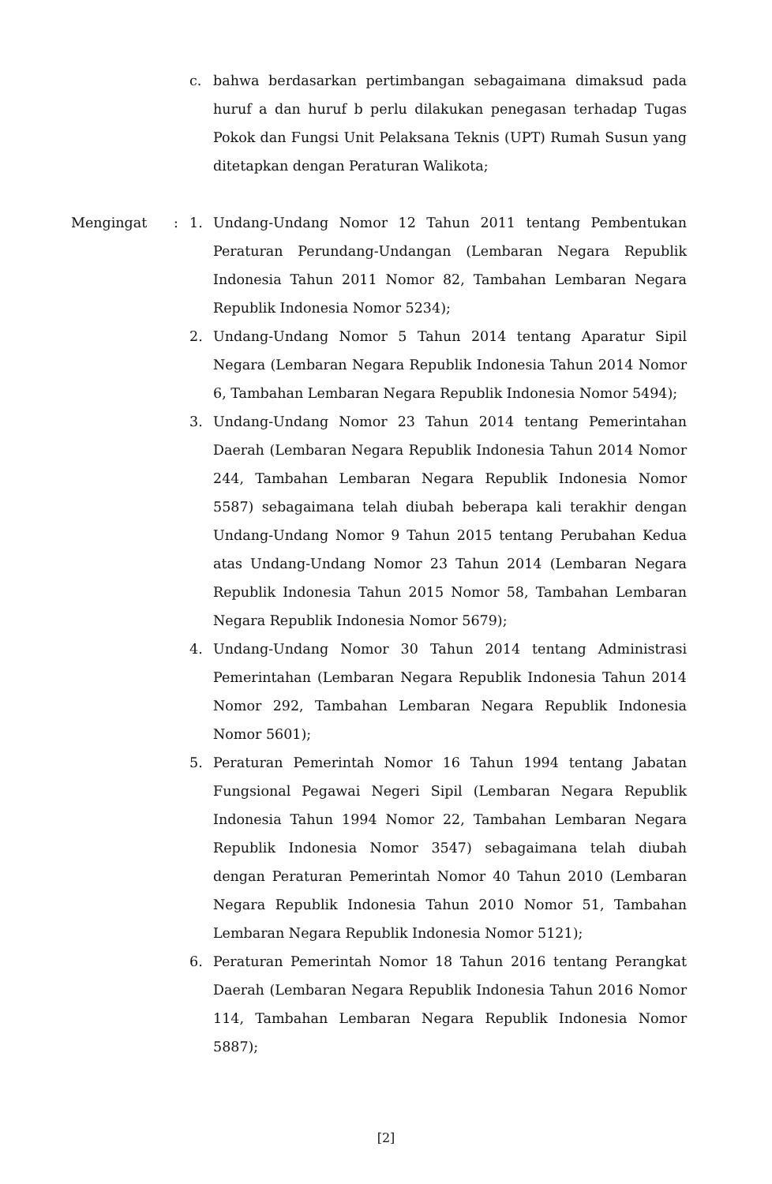c. bahwa berdasarkan pertimbangan sebagaimana dimaksud pada huruf a dan huruf b perlu dilakukan penegasan terhadap Tugas Pokok dan Fungsi Unit Pelaksana Teknis (UPT) Rumah Susun yang ditetapkan dengan Peraturan Walikota;
Mengingat : 1. Undang-Undang Nomor 12 Tahun 2011 tentang Pembentukan Peraturan Perundang-Undangan (Lembaran Negara Republik Indonesia Tahun 2011 Nomor 82, Tambahan Lembaran Negara Republik Indonesia Nomor 5234);
2. Undang-Undang Nomor 5 Tahun 2014 tentang Aparatur Sipil Negara (Lembaran Negara Republik Indonesia Tahun 2014 Nomor 6, Tambahan Lembaran Negara Republik Indonesia Nomor 5494);
3. Undang-Undang Nomor 23 Tahun 2014 tentang Pemerintahan Daerah (Lembaran Negara Republik Indonesia Tahun 2014 Nomor 244, Tambahan Lembaran Negara Republik Indonesia Nomor 5587) sebagaimana telah diubah beberapa kali terakhir dengan Undang-Undang Nomor 9 Tahun 2015 tentang Perubahan Kedua atas Undang-Undang Nomor 23 Tahun 2014 (Lembaran Negara Republik Indonesia Tahun 2015 Nomor 58, Tambahan Lembaran Negara Republik Indonesia Nomor 5679);
4. Undang-Undang Nomor 30 Tahun 2014 tentang Administrasi Pemerintahan (Lembaran Negara Republik Indonesia Tahun 2014 Nomor 292, Tambahan Lembaran Negara Republik Indonesia Nomor 5601);
5. Peraturan Pemerintah Nomor 16 Tahun 1994 tentang Jabatan Fungsional Pegawai Negeri Sipil (Lembaran Negara Republik Indonesia Tahun 1994 Nomor 22, Tambahan Lembaran Negara Republik Indonesia Nomor 3547) sebagaimana telah diubah dengan Peraturan Pemerintah Nomor 40 Tahun 2010 (Lembaran Negara Republik Indonesia Tahun 2010 Nomor 51, Tambahan Lembaran Negara Republik Indonesia Nomor 5121);
6. Peraturan Pemerintah Nomor 18 Tahun 2016 tentang Perangkat Daerah (Lembaran Negara Republik Indonesia Tahun 2016 Nomor 114, Tambahan Lembaran Negara Republik Indonesia Nomor 5887);
[2]